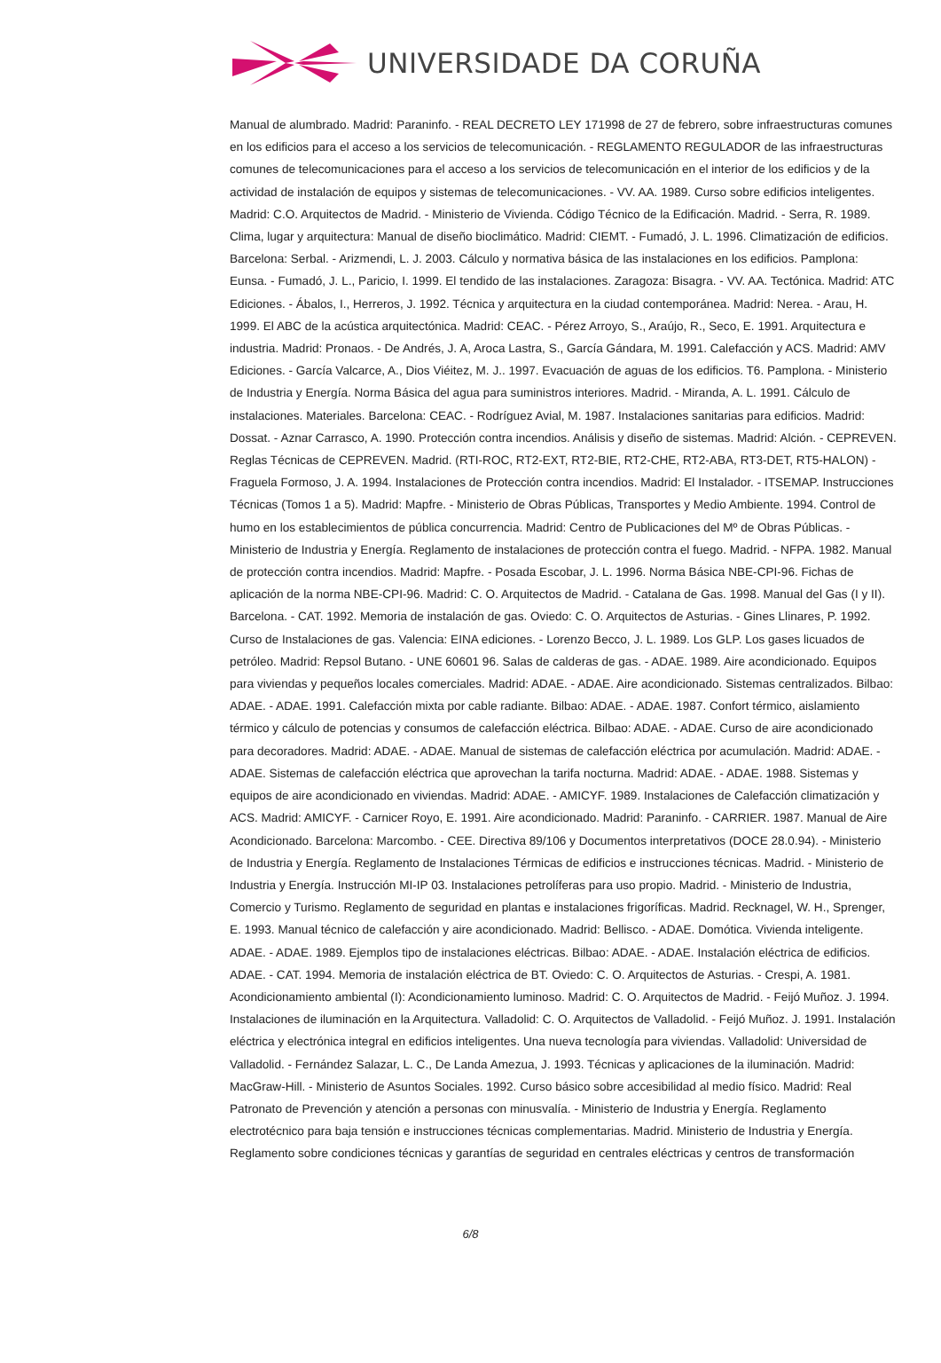UNIVERSIDADE DA CORUÑA
Manual de alumbrado. Madrid: Paraninfo. - REAL DECRETO LEY 171998 de 27 de febrero, sobre infraestructuras comunes en los edificios para el acceso a los servicios de telecomunicación. - REGLAMENTO REGULADOR de las infraestructuras comunes de telecomunicaciones para el acceso a los servicios de telecomunicación en el interior de los edificios y de la actividad de instalación de equipos y sistemas de telecomunicaciones. - VV. AA. 1989. Curso sobre edificios inteligentes. Madrid: C.O. Arquitectos de Madrid. - Ministerio de Vivienda. Código Técnico de la Edificación. Madrid. - Serra, R. 1989. Clima, lugar y arquitectura: Manual de diseño bioclimático. Madrid: CIEMT. - Fumadó, J. L. 1996. Climatización de edificios. Barcelona: Serbal. - Arizmendi, L. J. 2003. Cálculo y normativa básica de las instalaciones en los edificios. Pamplona: Eunsa. - Fumadó, J. L., Paricio, I. 1999. El tendido de las instalaciones. Zaragoza: Bisagra. - VV. AA. Tectónica. Madrid: ATC Ediciones. - Ábalos, I., Herreros, J. 1992. Técnica y arquitectura en la ciudad contemporánea. Madrid: Nerea. - Arau, H. 1999. El ABC de la acústica arquitectónica. Madrid: CEAC. - Pérez Arroyo, S., Araújo, R., Seco, E. 1991. Arquitectura e industria. Madrid: Pronaos. - De Andrés, J. A, Aroca Lastra, S., García Gándara, M. 1991. Calefacción y ACS. Madrid: AMV Ediciones. - García Valcarce, A., Dios Viéitez, M. J.. 1997. Evacuación de aguas de los edificios. T6. Pamplona. - Ministerio de Industria y Energía. Norma Básica del agua para suministros interiores. Madrid. - Miranda, A. L. 1991. Cálculo de instalaciones. Materiales. Barcelona: CEAC. - Rodríguez Avial, M. 1987. Instalaciones sanitarias para edificios. Madrid: Dossat. - Aznar Carrasco, A. 1990. Protección contra incendios. Análisis y diseño de sistemas. Madrid: Alción. - CEPREVEN. Reglas Técnicas de CEPREVEN. Madrid. (RTI-ROC, RT2-EXT, RT2-BIE, RT2-CHE, RT2-ABA, RT3-DET, RT5-HALON) - Fraguela Formoso, J. A. 1994. Instalaciones de Protección contra incendios. Madrid: El Instalador. - ITSEMAP. Instrucciones Técnicas (Tomos 1 a 5). Madrid: Mapfre. - Ministerio de Obras Públicas, Transportes y Medio Ambiente. 1994. Control de humo en los establecimientos de pública concurrencia. Madrid: Centro de Publicaciones del Mº de Obras Públicas. - Ministerio de Industria y Energía. Reglamento de instalaciones de protección contra el fuego. Madrid. - NFPA. 1982. Manual de protección contra incendios. Madrid: Mapfre. - Posada Escobar, J. L. 1996. Norma Básica NBE-CPI-96. Fichas de aplicación de la norma NBE-CPI-96. Madrid: C. O. Arquitectos de Madrid. - Catalana de Gas. 1998. Manual del Gas (I y II). Barcelona. - CAT. 1992. Memoria de instalación de gas. Oviedo: C. O. Arquitectos de Asturias. - Gines Llinares, P. 1992. Curso de Instalaciones de gas. Valencia: EINA ediciones. - Lorenzo Becco, J. L. 1989. Los GLP. Los gases licuados de petróleo. Madrid: Repsol Butano. - UNE 60601 96. Salas de calderas de gas. - ADAE. 1989. Aire acondicionado. Equipos para viviendas y pequeños locales comerciales. Madrid: ADAE. - ADAE. Aire acondicionado. Sistemas centralizados. Bilbao: ADAE. - ADAE. 1991. Calefacción mixta por cable radiante. Bilbao: ADAE. - ADAE. 1987. Confort térmico, aislamiento térmico y cálculo de potencias y consumos de calefacción eléctrica. Bilbao: ADAE. - ADAE. Curso de aire acondicionado para decoradores. Madrid: ADAE. - ADAE. Manual de sistemas de calefacción eléctrica por acumulación. Madrid: ADAE. - ADAE. Sistemas de calefacción eléctrica que aprovechan la tarifa nocturna. Madrid: ADAE. - ADAE. 1988. Sistemas y equipos de aire acondicionado en viviendas. Madrid: ADAE. - AMICYF. 1989. Instalaciones de Calefacción climatización y ACS. Madrid: AMICYF. - Carnicer Royo, E. 1991. Aire acondicionado. Madrid: Paraninfo. - CARRIER. 1987. Manual de Aire Acondicionado. Barcelona: Marcombo. - CEE. Directiva 89/106 y Documentos interpretativos (DOCE 28.0.94). - Ministerio de Industria y Energía. Reglamento de Instalaciones Térmicas de edificios e instrucciones técnicas. Madrid. - Ministerio de Industria y Energía. Instrucción MI-IP 03. Instalaciones petrolíferas para uso propio. Madrid. - Ministerio de Industria, Comercio y Turismo. Reglamento de seguridad en plantas e instalaciones frigoríficas. Madrid. Recknagel, W. H., Sprenger, E. 1993. Manual técnico de calefacción y aire acondicionado. Madrid: Bellisco. - ADAE. Domótica. Vivienda inteligente. ADAE. - ADAE. 1989. Ejemplos tipo de instalaciones eléctricas. Bilbao: ADAE. - ADAE. Instalación eléctrica de edificios. ADAE. - CAT. 1994. Memoria de instalación eléctrica de BT. Oviedo: C. O. Arquitectos de Asturias. - Crespi, A. 1981. Acondicionamiento ambiental (I): Acondicionamiento luminoso. Madrid: C. O. Arquitectos de Madrid. - Feijó Muñoz. J. 1994. Instalaciones de iluminación en la Arquitectura. Valladolid: C. O. Arquitectos de Valladolid. - Feijó Muñoz. J. 1991. Instalación eléctrica y electrónica integral en edificios inteligentes. Una nueva tecnología para viviendas. Valladolid: Universidad de Valladolid. - Fernández Salazar, L. C., De Landa Amezua, J. 1993. Técnicas y aplicaciones de la iluminación. Madrid: MacGraw-Hill. - Ministerio de Asuntos Sociales. 1992. Curso básico sobre accesibilidad al medio físico. Madrid: Real Patronato de Prevención y atención a personas con minusvalía. - Ministerio de Industria y Energía. Reglamento electrotécnico para baja tensión e instrucciones técnicas complementarias. Madrid. Ministerio de Industria y Energía. Reglamento sobre condiciones técnicas y garantías de seguridad en centrales eléctricas y centros de transformación
6/8